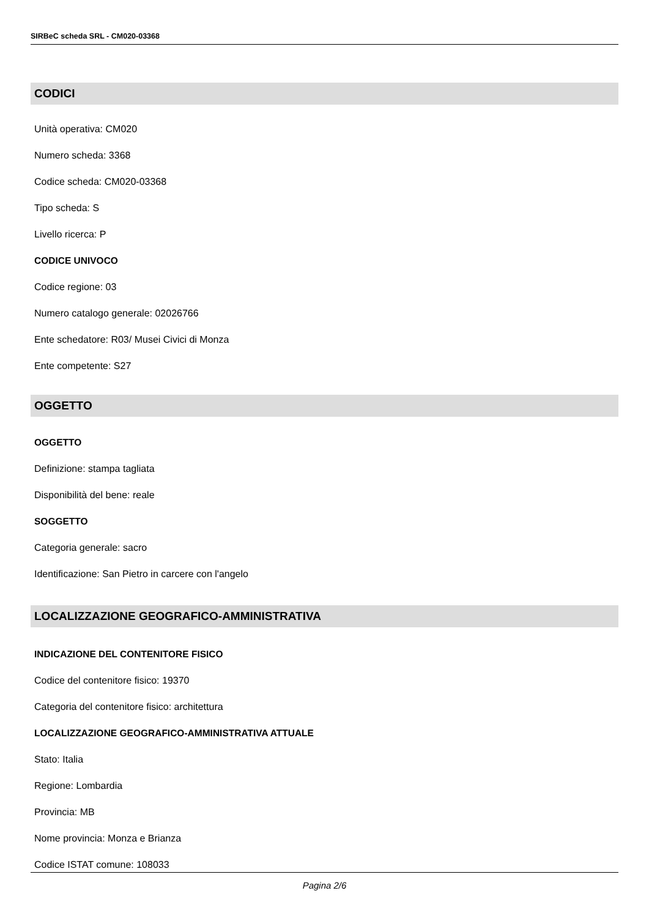SIRBeC scheda SRL - CM020-03368
CODICI
Unità operativa: CM020
Numero scheda: 3368
Codice scheda: CM020-03368
Tipo scheda: S
Livello ricerca: P
CODICE UNIVOCO
Codice regione: 03
Numero catalogo generale: 02026766
Ente schedatore: R03/ Musei Civici di Monza
Ente competente: S27
OGGETTO
OGGETTO
Definizione: stampa tagliata
Disponibilità del bene: reale
SOGGETTO
Categoria generale: sacro
Identificazione: San Pietro in carcere con l'angelo
LOCALIZZAZIONE GEOGRAFICO-AMMINISTRATIVA
INDICAZIONE DEL CONTENITORE FISICO
Codice del contenitore fisico: 19370
Categoria del contenitore fisico: architettura
LOCALIZZAZIONE GEOGRAFICO-AMMINISTRATIVA ATTUALE
Stato: Italia
Regione: Lombardia
Provincia: MB
Nome provincia: Monza e Brianza
Codice ISTAT comune: 108033
Pagina 2/6